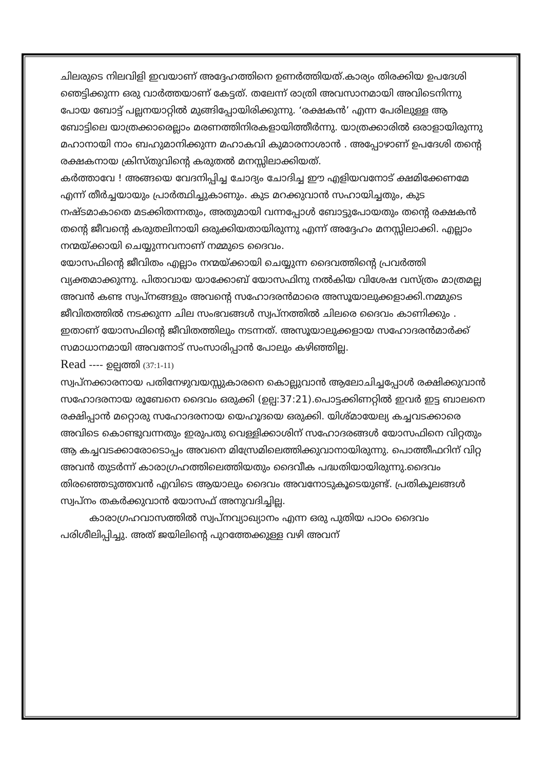ചിലരുടെ നിലവിളി ഇവയാണ് അദ്ദേഹത്തിനെ ഉണർത്തിയത്.കാര്യം തിരക്കിയ ഉപദേശി ഞെട്ടിക്കുന്ന ഒരു വാർത്തയാണ് കേട്ടത്. തലേന്ന് രാത്രി അവസാനമായി അവിടെനിന്നു പോയ ബോട്ട് പല്ലനയാറ്റിൽ മുങ്ങിപ്പോയിരിക്കുന്നു. ‘രക്ഷകൻ’ എന്ന പേരിലുള്ള ആ ബോട്ടിലെ യാത്രക്കാരെല്ലാം മരണത്തിനിരകളായിത്തീർന്നു. യാത്രക്കാരിൽ ഒരാളായിരുന്നു മഹാനായി നാം ബഹുമാനിക്കുന്ന മഹാകവി കുമാരനാശാൻ . അപ്പോഴാണ് ഉപദേശി തന്റെ രക്ഷകനായ ക്രിസ്തുവിന്റെ കരുതൽ മനസ്സിലാക്കിയത്.
കർത്താവേ ! അങ്ങയെ വേദനിപ്പിച്ച ചോദ്യം ചോദിച്ച ഈ എളിയവനോട് ക്ഷമിക്കേണമേ എന്ന് തീർച്ചയായും പ്രാർത്ഥിച്ചുകാണും. കുട മറക്കുവാൻ സഹായിച്ചതും, കുട നഷ്ടമാകാതെ മടക്കിതന്നതും, അതുമായി വന്നപ്പോൾ ബോട്ടുപോയതും തന്റെ രക്ഷകൻ തന്റെ ജീവന്റെ കരുതലിനായി ഒരുക്കിയതായിരുന്നു എന്ന് അദ്ദേഹം മനസ്സിലാക്കി. എല്ലാം നന്മയ്ക്കായി ചെയ്യുന്നവനാണ് നമ്മുടെ ദൈവം.
യോസഫിന്റെ ജീവിതം എല്ലാം നന്മയ്ക്കായി ചെയ്യുന്ന ദൈവത്തിന്റെ പ്രവർത്തി വ്യക്തമാക്കുന്നു. പിതാവായ യാക്കോബ് യോസഫിനു നൽകിയ വിശേഷ വസ്ത്രം മാത്രമല്ല അവൻ കണ്ട സ്വപ്നങ്ങളും അവന്റെ സഹോദരൻമാരെ അസൂയാലുക്കളാക്കി.നമ്മുടെ ജീവിതത്തിൽ നടക്കുന്ന ചില സംഭവങ്ങൾ സ്വപ്നത്തിൽ ചിലരെ ദൈവം കാണിക്കും . ഇതാണ് യോസഫിന്റെ ജീവിതത്തിലും നടന്നത്. അസൂയാലുക്കളായ സഹോദരൻമാർക്ക് സമാധാനമായി അവനോട് സംസാരിപ്പാൻ പോലും കഴിഞ്ഞില്ല.
Read ---- ഉല്പത്തി (37:1-11)
സ്വപ്നക്കാരനായ പതിനേഴുവയസ്സുകാരനെ കൊല്ലുവാൻ ആലോചിച്ചപ്പോൾ രക്ഷിക്കുവാൻ സഹോദരനായ രൂബേനെ ദൈവം ഒരുക്കി (ഉല്പ:37:21).പൊട്ടക്കിണറ്റിൽ ഇവർ ഇട്ട ബാലനെ രക്ഷിപ്പാൻ മറ്റൊരു സഹോദരനായ യെഹൂദയെ ഒരുക്കി. യിശ്മായേല്യ കച്ചവടക്കാരെ അവിടെ കൊണ്ടുവന്നതും ഇരുപതു വെള്ളിക്കാശിന് സഹോദരങ്ങൾ യോസഫിനെ വിറ്റതും ആ കച്ചവടക്കാരോടൊപ്പം അവനെ മിസ്രേമിലെത്തിക്കുവാനായിരുന്നു. പൊത്തീഫറിന് വിറ്റ അവൻ തുടർന്ന് കാരാഗ്രഹത്തിലെത്തിയതും ദൈവീക പദ്ധതിയായിരുന്നു.ദൈവം തിരഞ്ഞെടുത്തവൻ എവിടെ ആയാലും ദൈവം അവനോടുകൂടെയുണ്ട്. പ്രതികൂലങ്ങൾ സ്വപ്നം തകർക്കുവാൻ യോസഫ് അനുവദിച്ചില്ല.
കാരാഗ്രഹവാസത്തിൽ സ്വപ്നവ്യാഖ്യാനം എന്ന ഒരു പുതിയ പാഠം ദൈവം പരിശീലിപ്പിച്ചു. അത് ജയിലിന്റെ പുറത്തേക്കുള്ള വഴി അവന്